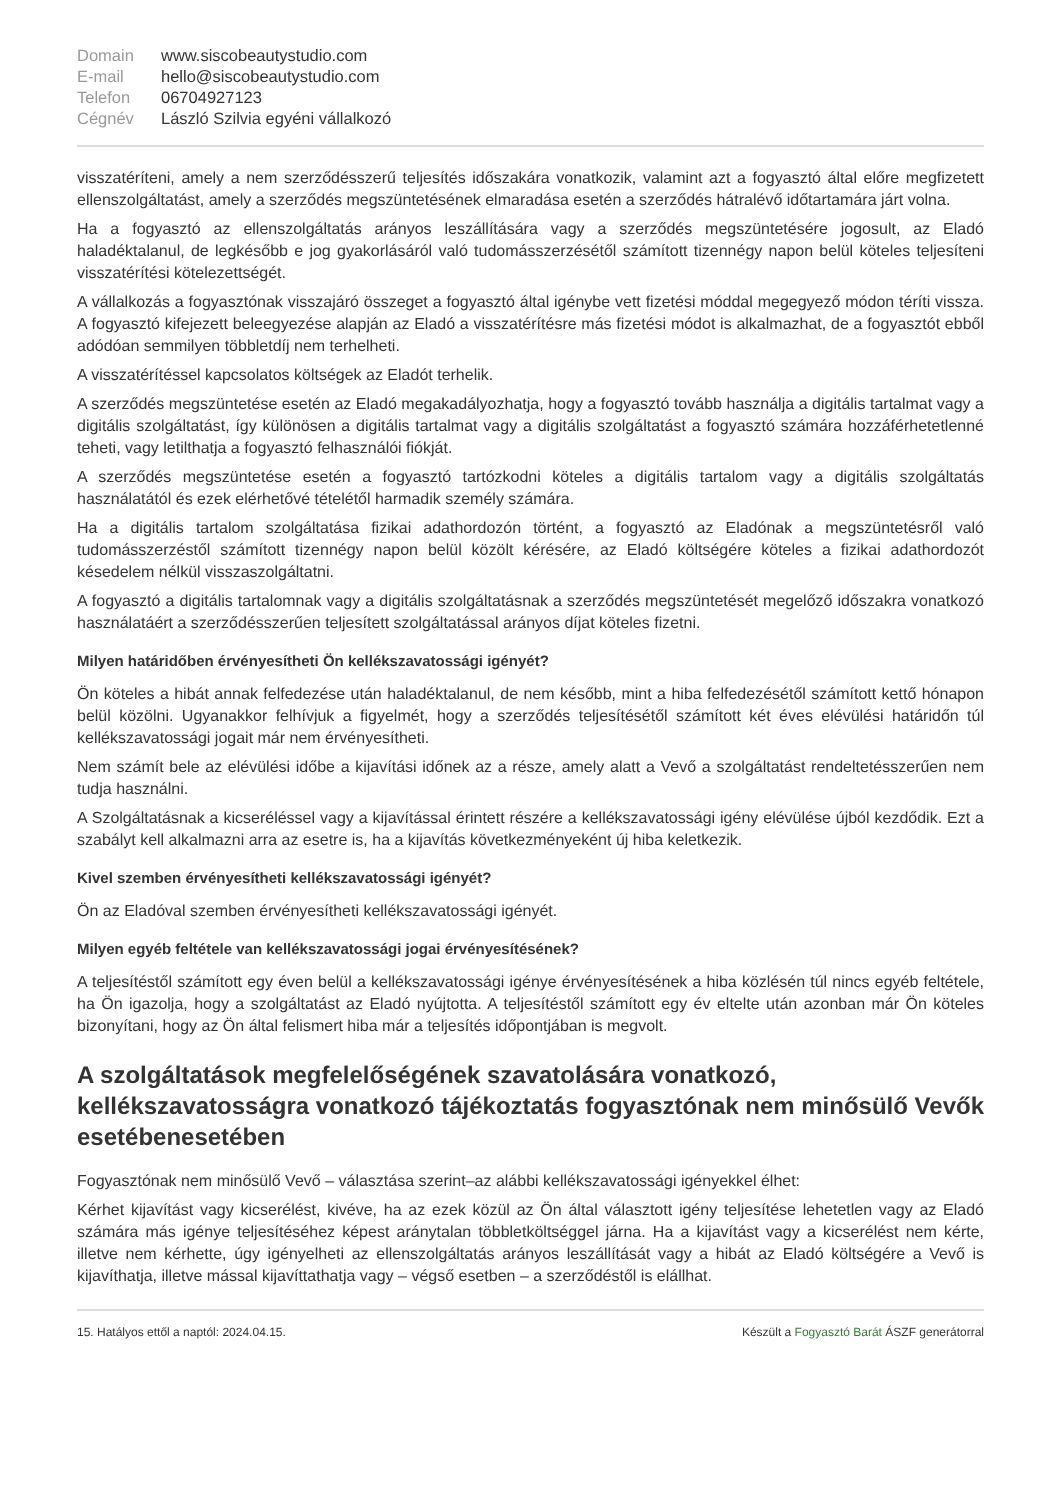| Domain | www.siscobeautystudio.com |
| E-mail | hello@siscobeautystudio.com |
| Telefon | 06704927123 |
| Cégnév | László Szilvia egyéni vállalkozó |
visszatéríteni, amely a nem szerződésszerű teljesítés időszakára vonatkozik, valamint azt a fogyasztó által előre megfizetett ellenszolgáltatást, amely a szerződés megszüntetésének elmaradása esetén a szerződés hátralévő időtartamára járt volna.
Ha a fogyasztó az ellenszolgáltatás arányos leszállítására vagy a szerződés megszüntetésére jogosult, az Eladó haladéktalanul, de legkésőbb e jog gyakorlásáról való tudomásszerzésétől számított tizennégy napon belül köteles teljesíteni visszatérítési kötelezettségét.
A vállalkozás a fogyasztónak visszajáró összeget a fogyasztó által igénybe vett fizetési móddal megegyező módon téríti vissza. A fogyasztó kifejezett beleegyezése alapján az Eladó a visszatérítésre más fizetési módot is alkalmazhat, de a fogyasztót ebből adódóan semmilyen többletdíj nem terhelheti.
A visszatérítéssel kapcsolatos költségek az Eladót terhelik.
A szerződés megszüntetése esetén az Eladó megakadályozhatja, hogy a fogyasztó tovább használja a digitális tartalmat vagy a digitális szolgáltatást, így különösen a digitális tartalmat vagy a digitális szolgáltatást a fogyasztó számára hozzáférhetetlenné teheti, vagy letilthatja a fogyasztó felhasználói fiókját.
A szerződés megszüntetése esetén a fogyasztó tartózkodni köteles a digitális tartalom vagy a digitális szolgáltatás használatától és ezek elérhetővé tételétől harmadik személy számára.
Ha a digitális tartalom szolgáltatása fizikai adathordozón történt, a fogyasztó az Eladónak a megszüntetésről való tudomásszerzéstől számított tizennégy napon belül közölt kérésére, az Eladó költségére köteles a fizikai adathordozót késedelem nélkül visszaszolgáltatni.
A fogyasztó a digitális tartalomnak vagy a digitális szolgáltatásnak a szerződés megszüntetését megelőző időszakra vonatkozó használatáért a szerződésszerűen teljesített szolgáltatással arányos díjat köteles fizetni.
Milyen határidőben érvényesítheti Ön kellékszavatossági igényét?
Ön köteles a hibát annak felfedezése után haladéktalanul, de nem később, mint a hiba felfedezésétől számított kettő hónapon belül közölni. Ugyanakkor felhívjuk a figyelmét, hogy a szerződés teljesítésétől számított két éves elévülési határidőn túl kellékszavatossági jogait már nem érvényesítheti.
Nem számít bele az elévülési időbe a kijavítási időnek az a része, amely alatt a Vevő a szolgáltatást rendeltetésszerűen nem tudja használni.
A Szolgáltatásnak a kicseréléssel vagy a kijavítással érintett részére a kellékszavatossági igény elévülése újból kezdődik. Ezt a szabályt kell alkalmazni arra az esetre is, ha a kijavítás következményeként új hiba keletkezik.
Kivel szemben érvényesítheti kellékszavatossági igényét?
Ön az Eladóval szemben érvényesítheti kellékszavatossági igényét.
Milyen egyéb feltétele van kellékszavatossági jogai érvényesítésének?
A teljesítéstől számított egy éven belül a kellékszavatossági igénye érvényesítésének a hiba közlésén túl nincs egyéb feltétele, ha Ön igazolja, hogy a szolgáltatást az Eladó nyújtotta. A teljesítéstől számított egy év eltelte után azonban már Ön köteles bizonyítani, hogy az Ön által felismert hiba már a teljesítés időpontjában is megvolt.
A szolgáltatások megfelelőségének szavatolására vonatkozó, kellékszavatosságra vonatkozó tájékoztatás fogyasztónak nem minősülő Vevők esetébenesetében
Fogyasztónak nem minősülő Vevő – választása szerint–az alábbi kellékszavatossági igényekkel élhet:
Kérhet kijavítást vagy kicserélést, kivéve, ha az ezek közül az Ön által választott igény teljesítése lehetetlen vagy az Eladó számára más igénye teljesítéséhez képest aránytalan többletköltséggel járna. Ha a kijavítást vagy a kicserélést nem kérte, illetve nem kérhette, úgy igényelheti az ellenszolgáltatás arányos leszállítását vagy a hibát az Eladó költségére a Vevő is kijavíthatja, illetve mással kijavíttathatja vagy – végső esetben – a szerződéstől is elállhat.
15. Hatályos ettől a naptól: 2024.04.15. Készült a Fogyasztó Barát ÁSZF generátorral